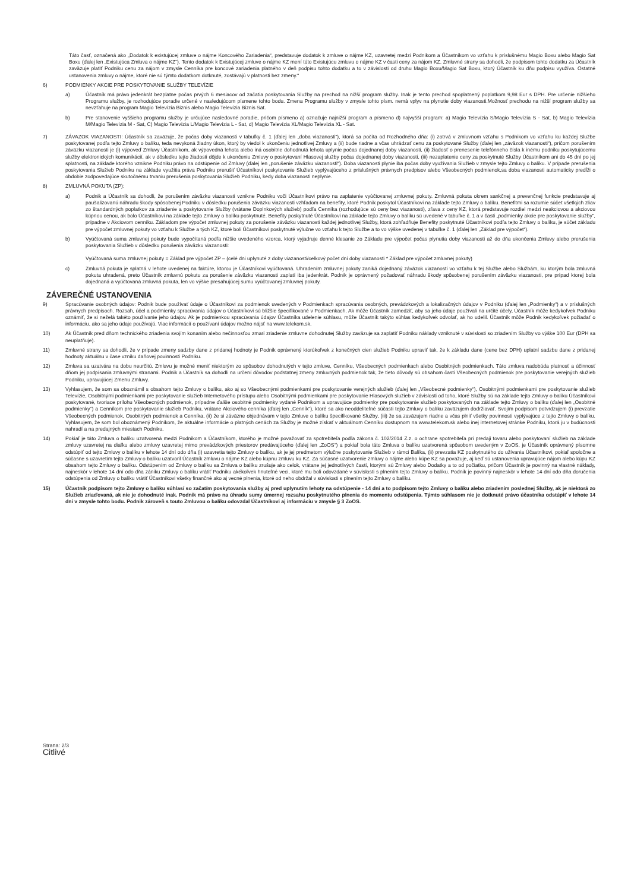Táto časť, označená ako „Dodatok k existujúcej zmluve o nájme Koncového Zariadenia“, predstavuje dodatok k zmluve o nájme KZ, uzavretej medzi Podnikom a Účastníkom vo vzťahu k príslušnému Magio Boxu alebo Magio Sat Boxu (ďalej len „Existujúca Zmluva o nájme KZ“). Tento dodatok k Existujúcej zmluve o nájme KZ mení túto Existujúcu zmluvu o nájme KZ v časti ceny za nájom KZ. Zmluvné strany sa dohodli, že podpisom tohto dodatku za Účastník zaväzuje platiť Podniku cenu za nájom v zmysle Cenníka pre koncové zariadenia platného v deň podpisu tohto dodatku a to v závislosti od druhu Magio Boxu/Magio Sat Boxu, ktorý Účastník ku dňu podpisu využíva. Ostatné ustanovenia zmluvy o nájme, ktoré nie sú týmto dodatkom dotknuté, zostávajú v platnosti bez zmeny.“
6) PODMIENKY AKCIE PRE POSKYTOVANIE SLUŽBY TELEVÍZIE
a) Účastník má právo jedenkrát bezplatne počas prvých 6 mesiacov od začatia poskytovania Služby na prechod na nižší program služby. Inak je tento prechod spoplatnený poplatkom 9,98 Eur s DPH. Pre určenie nižšieho Programu služby, je rozhodujúce poradie určené v nasledujúcom písmene tohto bodu. Zmena Programu služby v zmysle tohto písm. nemá vplyv na plynutie doby viazanosti.Možnosť prechodu na nižší program služby sa nevzťahuje na program Magio Televízia Biznis alebo Magio Televízia Biznis Sat.
b) Pre stanovenie vyššieho programu služby je určujúce nasledovné poradie, pričom písmeno a) označuje najnižší program a písmeno d) najvyšší program: a) Magio Televízia S/Magio Televízia S - Sat, b) Magio Televízia M/Magio Televízia M - Sat, C) Magio Televízia L/Magio Televízia L - Sat, d) Magio Televízia XL/Magio Televízia XL - Sat.
7) ZÁVAZOK VIAZANOSTI: Účastník sa zaväzuje, že počas doby viazanosti v tabuľky č. 1 (ďalej len „doba viazanosti“), ktorá sa počíta od Rozhodného dňa: (i) zotrvá v zmluvnom vzťahu s Podnikom vo vzťahu ku každej Službe poskytovanej podľa tejto Zmluvy o balíku, teda nevykoná žiadny úkon, ktorý by viedol k ukončeniu jednotlivej Zmluvy a (ii) bude riadne a včas uhrádzať cenu za poskytované Služby (ďalej len „záväzok viazanosti“), pričom porušením záväzku viazanosti je (i) výpoveď Zmluvy Účastníkom, ak výpovedná lehota alebo iná osobitne dohodnutá lehota uplynie počas dojednanej doby viazanosti, (ii) žiadosť o prenesenie telefónneho čísla k inému podniku poskytujúcemu služby elektronických komunikácií, ak v dôsledku tejto žiadosti dôjde k ukončeniu Zmluvy o poskytovaní Hlasovej služby počas dojednanej doby viazanosti, (iii) nezaplatenie ceny za poskytnuté Služby Účastníkom ani do 45 dní po jej splatnosti, na základe ktorého vznikne Podniku právo na odstúpenie od Zmluvy (ďalej len „porušenie záväzku viazanosti“). Doba viazanosti plynie iba počas doby využívania Služieb v zmysle tejto Zmluvy o balíku. V prípade prerušenia poskytovania Služieb Podniku na základe využitia práva Podniku prerušiť Účastníkovi poskytovanie Služieb vyplývajúceho z príslušných právnych predpisov alebo Všeobecných podmienok,sa doba viazanosti automaticky predĺži o obdobie zodpovedajúce skutočnému trvaniu prerušenia poskytovania Služieb Podniku, kedy doba viazanosti neplynie.
8) ZMLUVNÁ POKUTA (ZP):
a) Podnik a Účastník sa dohodli, že porušením záväzku viazanosti vznikne Podniku voči Účastníkovi právo na zaplatenie vyúčtovanej zmluvnej pokuty. Zmluvná pokuta okrem sankčnej a prevenčnej funkcie predstavuje aj paušalizovanú náhradu škody spôsobenej Podniku v dôsledku porušenia záväzku viazanosti vzhľadom na benefity, ktoré Podnik poskytol Účastníkovi na základe tejto Zmluvy o balíku. Benefitmi sa rozumie súčet všetkých zliav zo štandardných poplatkov za zriadenie a poskytovanie Služby (vrátane Doplnkových služieb) podľa Cenníka (rozhodujúce sú ceny bez viazanosti), zľava z ceny KZ, ktorá predstavuje rozdiel medzi neakciovou a akciovou kúpnou cenou, ak bolo Účastníkovi na základe tejto Zmluvy o balíku poskytnuté. Benefity poskytnuté Účastníkovi na základe tejto Zmluvy o balíku sú uvedené v tabuľke č. 1 a v časti „podmienky akcie pre poskytovanie služby“, prípadne v Akciovom cenníku. Základom pre výpočet zmluvnej pokuty za porušenie záväzku viazanosti každej jednotlivej Služby, ktorá zohľadňuje Benefity poskytnuté Účastníkovi podľa tejto Zmluvy o balíku, je súčet základu pre výpočet zmluvnej pokuty vo vzťahu k Službe a tých KZ, ktoré boli Účastníkovi poskytnuté výlučne vo vzťahu k tejto Službe a to vo výške uvedenej v tabuľke č. 1 (ďalej len „Základ pre výpočet“).
b) Vyúčtovaná suma zmluvnej pokuty bude vypočítaná podľa nižšie uvedeného vzorca, ktorý vyjadruje denné klesanie zo Základu pre výpočet počas plynutia doby viazanosti až do dňa ukončenia Zmluvy alebo prerušenia poskytovania Služieb v dôsledku porušenia záväzku viazanosti:
Vyúčtovaná suma zmluvnej pokuty = Základ pre výpočet ZP – (celé dni uplynuté z doby viazanosti/celkový počet dní doby viazanosti * Základ pre výpočet zmluvnej pokuty)
c) Zmluvná pokuta je splatná v lehote uvedenej na faktúre, ktorou je Účastníkovi vyúčtovaná. Uhradením zmluvnej pokuty zaniká dojednaný záväzok viazanosti vo vzťahu k tej Službe alebo Službám, ku ktorým bola zmluvná pokuta uhradená, preto Účastník zmluvnú pokutu za porušenie záväzku viazanosti zaplatí iba jedenkrát. Podnik je oprávnený požadovať náhradu škody spôsobenej porušením záväzku viazanosti, pre prípad ktorej bola dojednaná a vyúčtovaná zmluvná pokuta, len vo výške presahujúcej sumu vyúčtovanej zmluvnej pokuty.
ZÁVEREČNÉ USTANOVENIA
9) Spracúvanie osobných údajov: Podnik bude používať údaje o Účastníkovi za podmienok uvedených v Podmienkach spracúvania osobných, prevádzkových a lokalizačných údajov v Podniku (ďalej len „Podmienky“) a v príslušných právnych predpisoch. Rozsah, účel a podmienky spracúvania údajov o Účastníkovi sú bližšie špecifikované v Podmienkach. Ak môže Účastník zamedziť, aby sa jeho údaje používali na určité účely, Účastník môže kedykoľvek Podniku oznámiť, že si neželá takéto používanie jeho údajov. Ak je podmienkou spracúvania údajov Účastníka udelenie súhlasu, môže Účastník takýto súhlas kedykoľvek odvolať, ak ho udelil. Účastník môže Podnik kedykoľvek požiadať o informáciu, ako sa jeho údaje používajú. Viac informácií o používaní údajov možno nájsť na www.telekom.sk.
10) Ak Účastník pred dňom technického zriadenia svojím konaním alebo nečinnosťou zmarí zriadenie zmluvne dohodnutej Služby zaväzuje sa zaplatiť Podniku náklady vzniknuté v súvislosti so zriadením Služby vo výške 100 Eur (DPH sa neuplatňuje).
11) Zmluvné strany sa dohodli, že v prípade zmeny sadzby dane z pridanej hodnoty je Podnik oprávnený ktorúkoľvek z konečných cien služieb Podniku upraviť tak, že k základu dane (cene bez DPH) uplatní sadzbu dane z pridanej hodnoty aktuálnu v čase vzniku daňovej povinnosti Podniku.
12) Zmluva sa uzatvára na dobu neurčitú. Zmluvu je možné meniť niektorým zo spôsobov dohodnutých v tejto zmluve, Cenníku, Všeobecných podmienkach alebo Osobitných podmienkach. Táto zmluva nadobúda platnosť a účinnosť dňom jej podpísania zmluvnými stranami. Podnik a Účastník sa dohodli na určení dôvodov podstatnej zmeny zmluvných podmienok tak, že tieto dôvody sú obsahom časti Všeobecných podmienok pre poskytovanie verejných služieb Podniku, upravujúcej Zmenu Zmluvy.
13) Vyhlasujem, že som sa oboznámil s obsahom tejto Zmluvy o balíku, ako aj so Všeobecnými podmienkami pre poskytovanie verejných služieb (ďalej len „Všeobecné podmienky“), Osobitnými podmienkami pre poskytovanie služieb Televízie, Osobitnými podmienkami pre poskytovanie služieb Internetového prístupu alebo Osobitnými podmienkami pre poskytovanie Hlasových služieb v závislosti od toho, ktoré Služby sú na základe tejto Zmluvy o balíku Účastníkovi poskytované, tvoriace prílohu Všeobecných podmienok, prípadne ďalšie osobitné podmienky vydané Podnikom a upravujúce podmienky pre poskytovanie služieb poskytovaných na základe tejto Zmluvy o balíku (ďalej len „Osobitné podmienky“) a Cenníkom pre poskytovanie služieb Podniku, vrátane Akciového cenníka (ďalej len „Cenník“), ktoré sa ako neoddeliteľné súčasti tejto Zmluvy o balíku zaväzujem dodržiavať. Svojím podpisom potvrdzujem (i) prevzatie Všeobecných podmienok, Osobitných podmienok a Cenníka, (ii) že si záväzne objednávam v tejto Zmluve o balíku špecifikované Služby, (iii) že sa zaväzujem riadne a včas plniť všetky povinnosti vyplývajúce z tejto Zmluvy o balíku. Vyhlasujem, že som bol oboznámený Podnikom, že aktuálne informácie o platných cenách za Služby je možné získať v aktuálnom Cenníku dostupnom na www.telekom.sk alebo inej internetovej stránke Podniku, ktorá ju v budúcnosti nahradí a na predajných miestach Podniku.
14) Pokiaľ je táto Zmluva o balíku uzatvorená medzi Podnikom a Účastníkom, ktorého je možné považovať za spotrebiteľa podľa zákona č. 102/2014 Z.z. o ochrane spotrebiteľa pri predaji tovaru alebo poskytovaní služieb na základe zmluvy uzavretej na diaľku alebo zmluvy uzavretej mimo prevádzkových priestorov predávajúceho (ďalej len „ZoOS“) a pokiaľ bola táto Zmluva o balíku uzatvorená spôsobom uvedeným v ZoOS, je Účastník oprávnený písomne odstúpiť od tejto Zmluvy o balíku v lehote 14 dní odo dňa (i) uzavretia tejto Zmluvy o balíku, ak je jej predmetom výlučne poskytovanie Služieb v rámci Balíka, (ii) prevzatia KZ poskytnutého do užívania Účastníkovi, pokiaľ spoločne a súčasne s uzavretím tejto Zmluvy o balíku uzatvoril Účastník zmluvu o nájme KZ alebo kúpnu zmluvu ku KZ. Za súčasné uzatvorenie zmluvy o nájme alebo kúpe KZ sa považuje, aj keď sú ustanovenia upravujúce nájom alebo kúpu KZ obsahom tejto Zmluvy o balíku. Odstúpením od Zmluvy o balíku sa Zmluva o balíku zrušuje ako celok, vrátane jej jednotlivých častí, ktorými sú Zmluvy alebo Dodatky a to od počiatku, pričom Účastník je povinný na vlastné náklady, najneskôr v lehote 14 dní odo dňa zániku Zmluvy o balíku vrátiť Podniku akékoľvek hnuteľné veci, ktoré mu boli odovzdané v súvislosti s plnením tejto Zmluvy o balíku. Podnik je povinný najneskôr v lehote 14 dní odo dňa doručenia odstúpenia od Zmluvy o balíku vrátiť Účastníkovi všetky finančné ako aj vecné plnenia, ktoré od neho obdržal v súvislosti s plnením tejto Zmluvy o balíku.
15) Účastník podpisom tejto Zmluvy o balíku súhlasí so začatím poskytovania služby aj pred uplynutím lehoty na odstúpenie - 14 dní a to podpisom tejto Zmluvy o balíku alebo zriadením poslednej Služby, ak je niektorá zo Služieb zriaďovaná, ak nie je dohodnuté inak. Podnik má právo na úhradu sumy úmernej rozsahu poskytnutého plnenia do momentu odstúpenia. Týmto súhlasom nie je dotknuté právo účastníka odstúpiť v lehote 14 dní v zmysle tohto bodu. Podnik zároveň s touto Zmluvou o balíku odovzdal Účastníkovi aj informáciu v zmysle § 3 ZoOS.
Strana: 2/3
Citlivé